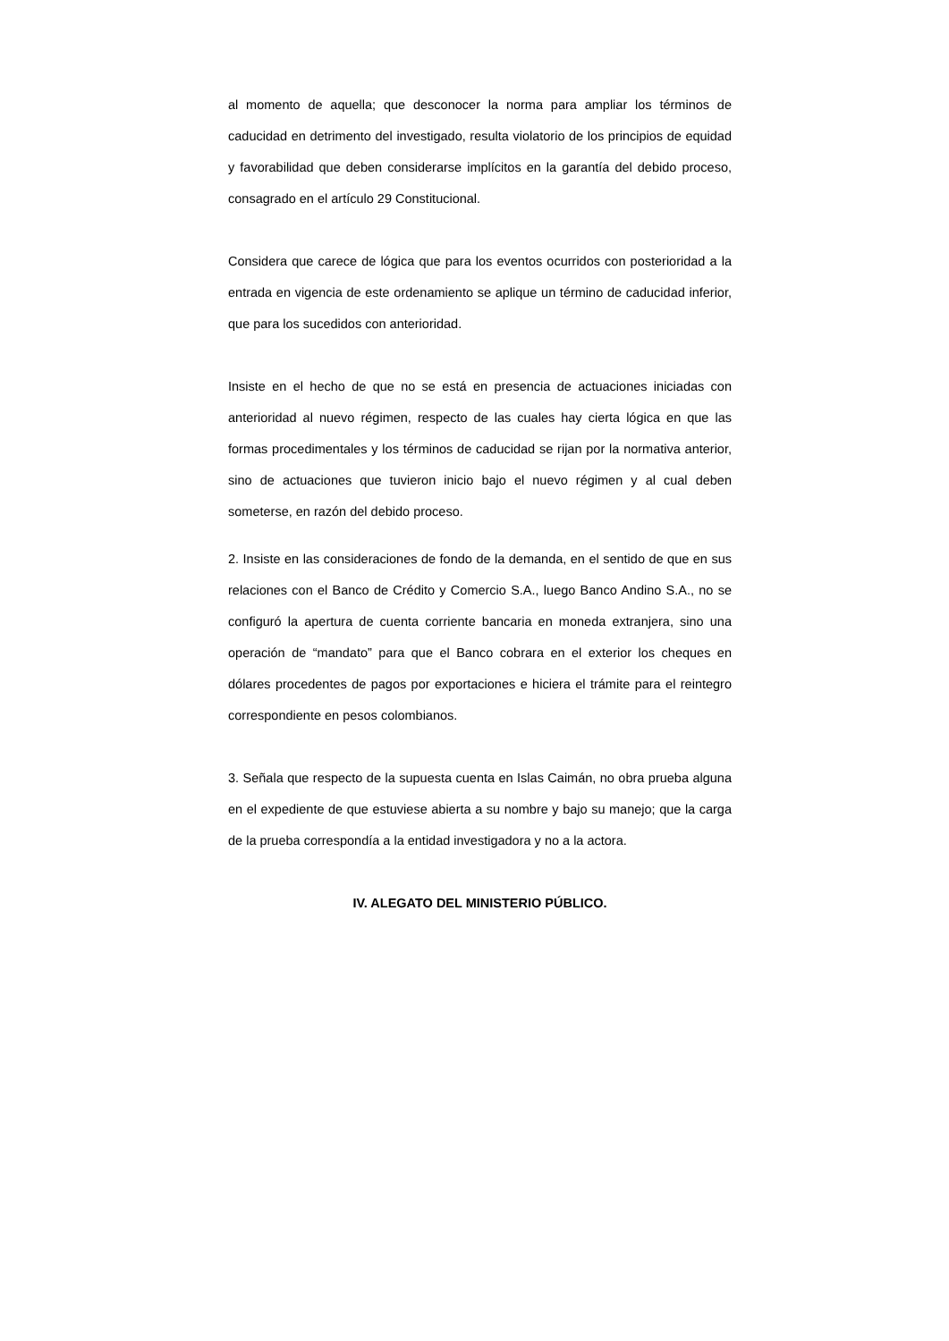al momento de aquella; que desconocer la norma para ampliar los términos de caducidad en detrimento del investigado, resulta violatorio de los principios de equidad y favorabilidad que deben considerarse implícitos en la garantía del debido proceso, consagrado en el artículo 29 Constitucional.
Considera que carece de lógica que para los eventos ocurridos con posterioridad a la entrada en vigencia de este ordenamiento se aplique un término de caducidad inferior, que para los sucedidos con anterioridad.
Insiste en el hecho de que no se está en presencia de actuaciones iniciadas con anterioridad al nuevo régimen, respecto de las cuales hay cierta lógica en que las formas procedimentales y los términos de caducidad se rijan por la normativa anterior, sino de actuaciones que tuvieron inicio bajo el nuevo régimen y al cual deben someterse, en razón del debido proceso.
2. Insiste en las consideraciones de fondo de la demanda, en el sentido de que en sus relaciones con el Banco de Crédito y Comercio S.A., luego Banco Andino S.A., no se configuró la apertura de cuenta corriente bancaria en moneda extranjera, sino una operación de “mandato” para que el Banco cobrara en el exterior los cheques en dólares procedentes de pagos por exportaciones e hiciera el trámite para el reintegro correspondiente en pesos colombianos.
3. Señala que respecto de la supuesta cuenta en Islas Caimán, no obra prueba alguna en el expediente de que estuviese abierta a su nombre y bajo su manejo; que la carga de la prueba correspondía a la entidad investigadora y no a la actora.
IV. ALEGATO DEL MINISTERIO PÚBLICO.